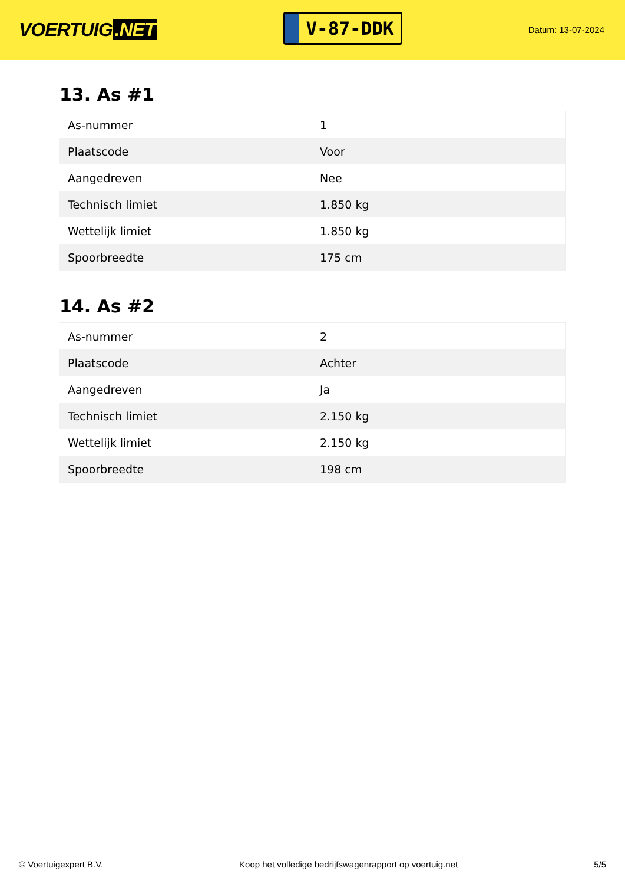VOERTUIG.NET
V-87-DDK
Datum: 13-07-2024
13. As #1
| As-nummer | 1 |
| Plaatscode | Voor |
| Aangedreven | Nee |
| Technisch limiet | 1.850 kg |
| Wettelijk limiet | 1.850 kg |
| Spoorbreedte | 175 cm |
14. As #2
| As-nummer | 2 |
| Plaatscode | Achter |
| Aangedreven | Ja |
| Technisch limiet | 2.150 kg |
| Wettelijk limiet | 2.150 kg |
| Spoorbreedte | 198 cm |
© Voertuigexpert B.V. Koop het volledige bedrijfswagenrapport op voertuig.net 5/5